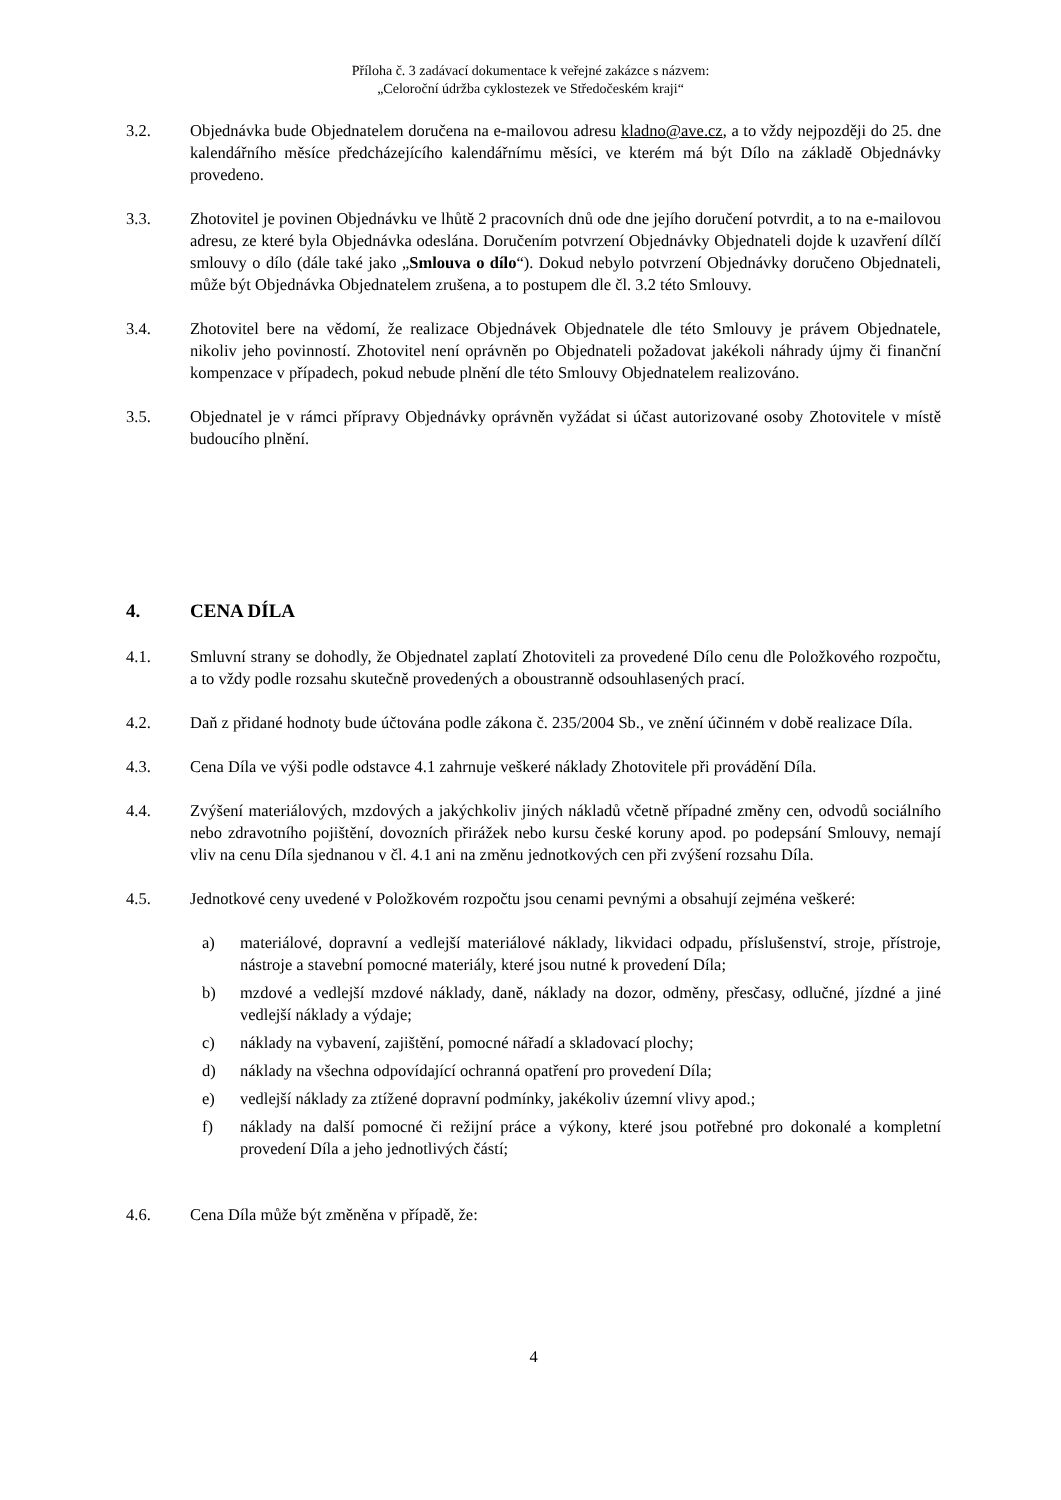Příloha č. 3 zadávací dokumentace k veřejné zakázce s názvem:
„Celoroční údržba cyklostezek ve Středočeském kraji“
3.2. Objednávka bude Objednatelem doručena na e-mailovou adresu kladno@ave.cz, a to vždy nejpozději do 25. dne kalendářního měsíce předcházejícího kalendářnímu měsíci, ve kterém má být Dílo na základě Objednávky provedeno.
3.3. Zhotovitel je povinen Objednávku ve lhůtě 2 pracovních dnů ode dne jejího doručení potvrdit, a to na e-mailovou adresu, ze které byla Objednávka odeslána. Doručením potvrzení Objednávky Objednateli dojde k uzavření dílčí smlouvy o dílo (dále také jako „Smlouva o dílo“). Dokud nebylo potvrzení Objednávky doručeno Objednateli, může být Objednávka Objednatelem zrušena, a to postupem dle čl. 3.2 této Smlouvy.
3.4. Zhotovitel bere na vědomí, že realizace Objednávek Objednatele dle této Smlouvy je právem Objednatele, nikoliv jeho povinností. Zhotovitel není oprávněn po Objednateli požadovat jakékoli náhrady újmy či finanční kompenzace v případech, pokud nebude plnění dle této Smlouvy Objednatelem realizováno.
3.5. Objednatel je v rámci přípravy Objednávky oprávněn vyžádat si účast autorizované osoby Zhotovitele v místě budoucího plnění.
4. CENA DÍLA
4.1. Smluvní strany se dohodly, že Objednatel zaplatí Zhotoviteli za provedené Dílo cenu dle Položkového rozpočtu, a to vždy podle rozsahu skutečně provedených a oboustranně odsouhlasených prací.
4.2. Daň z přidané hodnoty bude účtována podle zákona č. 235/2004 Sb., ve znění účinném v době realizace Díla.
4.3. Cena Díla ve výši podle odstavce 4.1 zahrnuje veškeré náklady Zhotovitele při provádění Díla.
4.4. Zvýšení materiálových, mzdových a jakýchkoliv jiných nákladů včetně případné změny cen, odvodů sociálního nebo zdravotního pojištění, dovozních přirážek nebo kursu české koruny apod. po podepsání Smlouvy, nemají vliv na cenu Díla sjednanou v čl. 4.1 ani na změnu jednotkových cen při zvýšení rozsahu Díla.
4.5. Jednotkové ceny uvedené v Položkovém rozpočtu jsou cenami pevnými a obsahují zejména veškeré:
a) materiálové, dopravní a vedlejší materiálové náklady, likvidaci odpadu, příslušenství, stroje, přístroje, nástroje a stavební pomocné materiály, které jsou nutné k provedení Díla;
b) mzdové a vedlejší mzdové náklady, daně, náklady na dozor, odměny, přesčasy, odlučné, jízdné a jiné vedlejší náklady a výdaje;
c) náklady na vybavení, zajištění, pomocné nářadí a skladovací plochy;
d) náklady na všechna odpovídající ochranná opatření pro provedení Díla;
e) vedlejší náklady za ztížené dopravní podmínky, jakékoliv územní vlivy apod.;
f) náklady na další pomocné či režijní práce a výkony, které jsou potřebné pro dokonalé a kompletní provedení Díla a jeho jednotlivých částí;
4.6. Cena Díla může být změněna v případě, že:
4